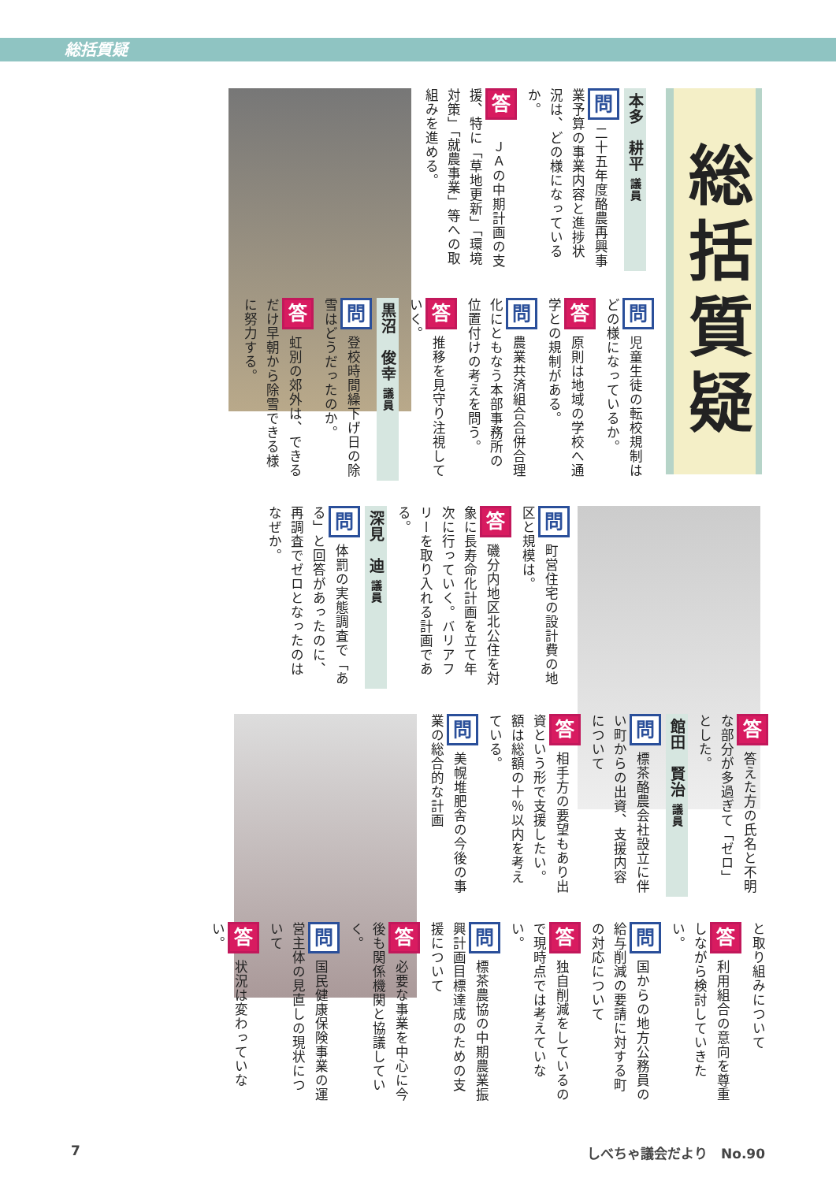総括質疑
総括質疑
本多　耕平 議員
問二十五年度酪農再興事業予算の事業内容と進捗状況は、どの様になっているか。
答　ＪＡの中期計画の支援、特に「草地更新」「環境対策」「就農事業」等への取組みを進める。
問児童生徒の転校規制はどの様になっているか。
答原則は地域の学校へ通学との規制がある。
問農業共済組合合併合理化にともなう本部事務所の位置付けの考えを問う。
答推移を見守り注視していく。
黒沼　俊幸 議員
問登校時間繰下げ日の除雪はどうだったのか。
答虹別の郊外は、できるだけ早朝から除雪できる様に努力する。
問町営住宅の設計費の地区と規模は。
答磯分内地区北公住を対象に長寿命化計画を立て年次に行っていく。バリアフリーを取り入れる計画である。
深見　迪 議員
問体罰の実態調査で「ある」と回答があったのに、再調査でゼロとなったのはなぜか。
答答えた方の氏名と不明な部分が多過ぎて「ゼロ」とした。
館田　賢治 議員
問標茶酪農会社設立に伴い町からの出資、支援内容について
答相手方の要望もあり出資という形で支援したい。額は総額の十％以内を考えている。
問美幌堆肥舎の今後の事業の総合的な計画
と取り組みについて
答利用組合の意向を尊重しながら検討していきたい。
問国からの地方公務員の給与削減の要請に対する町の対応について
答独自削減をしているので現時点では考えていない。
問標茶農協の中期農業振興計画目標達成のための支援について
答必要な事業を中心に今後も関係機関と協議していく。
問国民健康保険事業の運営主体の見直しの現状について
答状況は変わっていない。
7 しべちゃ議会だより　No.90